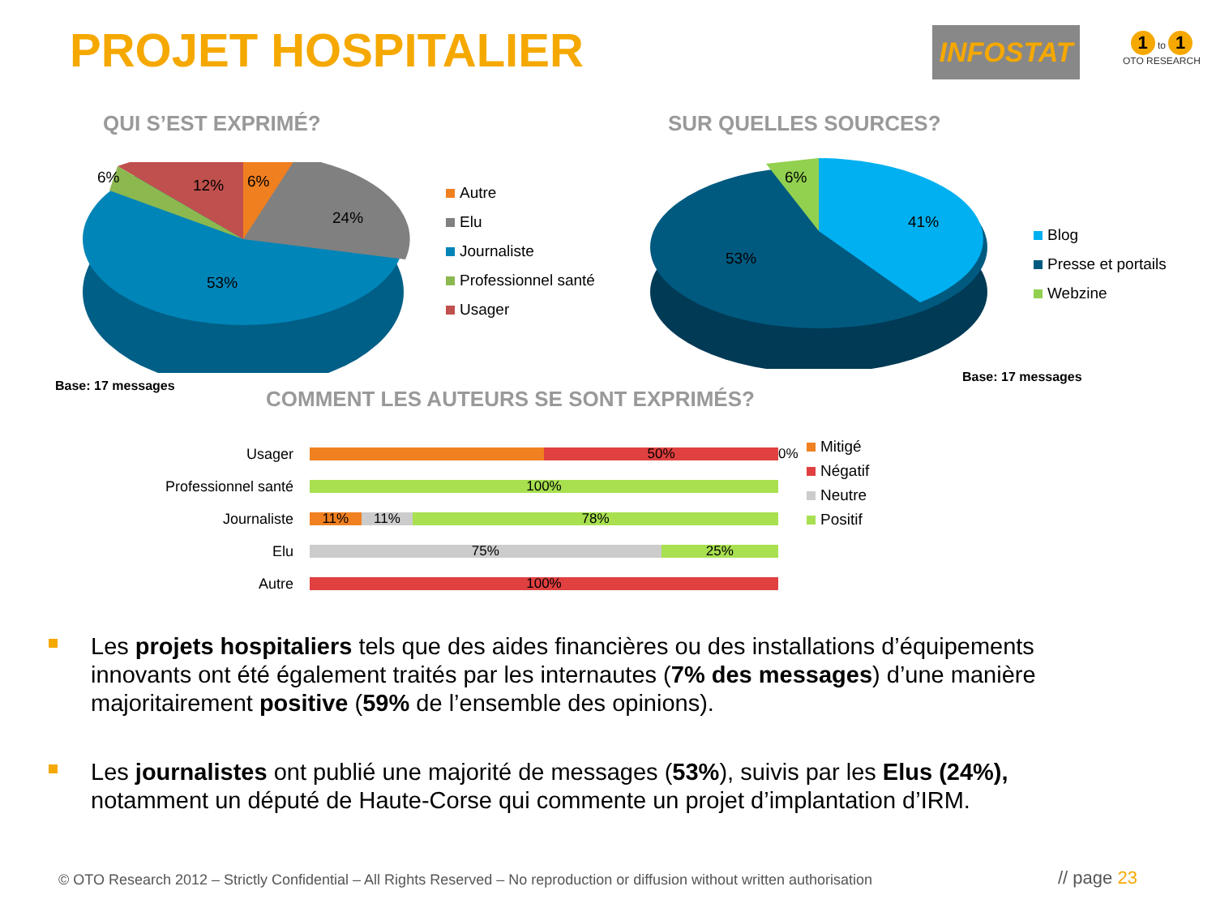PROJET HOSPITALIER INFOSTAT
1 to 1
OTO RESEARCH
QUI S’EST EXPRIMÉ? SUR QUELLES SOURCES?
6%
12%
6%
24%
53%
Autre
Elu
Journaliste
Professionnel santé
Usager
6%
41%
53%
Blog
Presse et portails
Webzine
Base: 17 messages
Base: 17 messages
COMMENT LES AUTEURS SE SONT EXPRIMÉS?
Usager
50%
0%
Professionnel santé
100%
Journaliste
11% 11% 78%
Elu
75% 25%
Autre
100%
Mitigé
Négatif
Neutre
Positif
Les projets hospitaliers tels que des aides financières ou des installations d’équipements innovants ont été également traités par les internautes (7% des messages) d’une manière majoritairement positive (59% de l’ensemble des opinions).
Les journalistes ont publié une majorité de messages (53%), suivis par les Elus (24%), notamment un député de Haute-Corse qui commente un projet d’implantation d’IRM.
© OTO Research 2012 – Strictly Confidential – All Rights Reserved – No reproduction or diffusion without written authorisation
// page 23